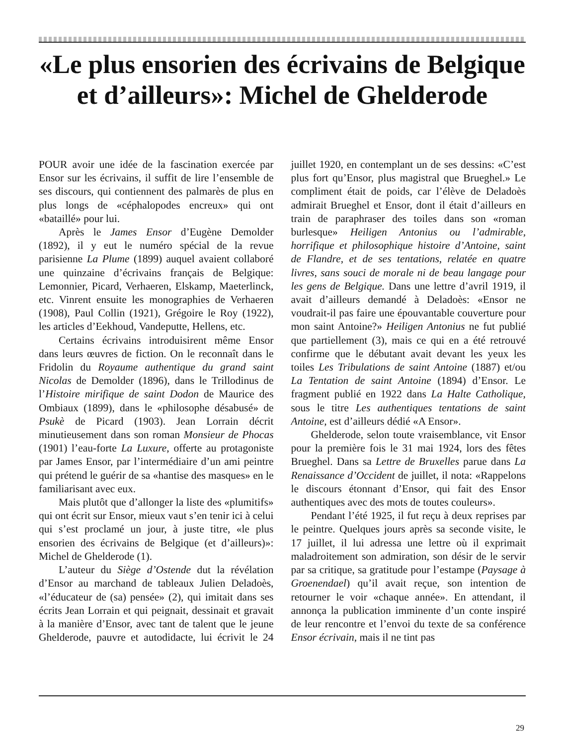«Le plus ensorien des écrivains de Belgique et d’ailleurs»: Michel de Ghelderode
POUR avoir une idée de la fascination exercée par Ensor sur les écrivains, il suffit de lire l’ensemble de ses discours, qui contiennent des palmarès de plus en plus longs de «céphalopodes encreux» qui ont «bataillé» pour lui.
Après le James Ensor d’Eugène Demolder (1892), il y eut le numéro spécial de la revue parisienne La Plume (1899) auquel avaient collaboré une quinzaine d’écrivains français de Belgique: Lemonnier, Picard, Verhaeren, Elskamp, Maeterlinck, etc. Vinrent ensuite les monographies de Verhaeren (1908), Paul Collin (1921), Grégoire le Roy (1922), les articles d’Eekhoud, Vandeputte, Hellens, etc.
Certains écrivains introduisirent même Ensor dans leurs œuvres de fiction. On le reconnaît dans le Fridolin du Royaume authentique du grand saint Nicolas de Demolder (1896), dans le Trillodinus de l’Histoire mirifique de saint Dodon de Maurice des Ombiaux (1899), dans le «philosophe désabusé» de Psukè de Picard (1903). Jean Lorrain décrit minutieusement dans son roman Monsieur de Phocas (1901) l’eau-forte La Luxure, offerte au protagoniste par James Ensor, par l’intermédiaire d’un ami peintre qui prétend le guérir de sa «hantise des masques» en le familiarisant avec eux.
Mais plutôt que d’allonger la liste des «plumitifs» qui ont écrit sur Ensor, mieux vaut s’en tenir ici à celui qui s’est proclamé un jour, à juste titre, «le plus ensorien des écrivains de Belgique (et d’ailleurs)»: Michel de Ghelderode (1).
L’auteur du Siège d’Ostende dut la révélation d’Ensor au marchand de tableaux Julien Deladoès, «l’éducateur de (sa) pensée» (2), qui imitait dans ses écrits Jean Lorrain et qui peignait, dessinait et gravait à la manière d’Ensor, avec tant de talent que le jeune Ghelderode, pauvre et autodidacte, lui écrivit le 24 juillet 1920, en contemplant un de ses dessins: «C’est plus fort qu’Ensor, plus magistral que Brueghel.» Le compliment était de poids, car l’élève de Deladoès admirait Brueghel et Ensor, dont il était d’ailleurs en train de paraphraser des toiles dans son «roman burlesque» Heiligen Antonius ou l’admirable, horrifique et philosophique histoire d’Antoine, saint de Flandre, et de ses tentations, relatée en quatre livres, sans souci de morale ni de beau langage pour les gens de Belgique. Dans une lettre d’avril 1919, il avait d’ailleurs demandé à Deladoès: «Ensor ne voudrait-il pas faire une épouvantable couverture pour mon saint Antoine?» Heiligen Antonius ne fut publié que partiellement (3), mais ce qui en a été retrouvé confirme que le débutant avait devant les yeux les toiles Les Tribulations de saint Antoine (1887) et/ou La Tentation de saint Antoine (1894) d’Ensor. Le fragment publié en 1922 dans La Halte Catholique, sous le titre Les authentiques tentations de saint Antoine, est d’ailleurs dédié «A Ensor».
Ghelderode, selon toute vraisemblance, vit Ensor pour la première fois le 31 mai 1924, lors des fêtes Brueghel. Dans sa Lettre de Bruxelles parue dans La Renaissance d’Occident de juillet, il nota: «Rappelons le discours étonnant d’Ensor, qui fait des Ensor authentiques avec des mots de toutes couleurs».
Pendant l’été 1925, il fut reçu à deux reprises par le peintre. Quelques jours après sa seconde visite, le 17 juillet, il lui adressa une lettre où il exprimait maladroitement son admiration, son désir de le servir par sa critique, sa gratitude pour l’estampe (Paysage à Groenendael) qu’il avait reçue, son intention de retourner le voir «chaque année». En attendant, il annonça la publication imminente d’un conte inspiré de leur rencontre et l’envoi du texte de sa conférence Ensor écrivain, mais il ne tint pas
29